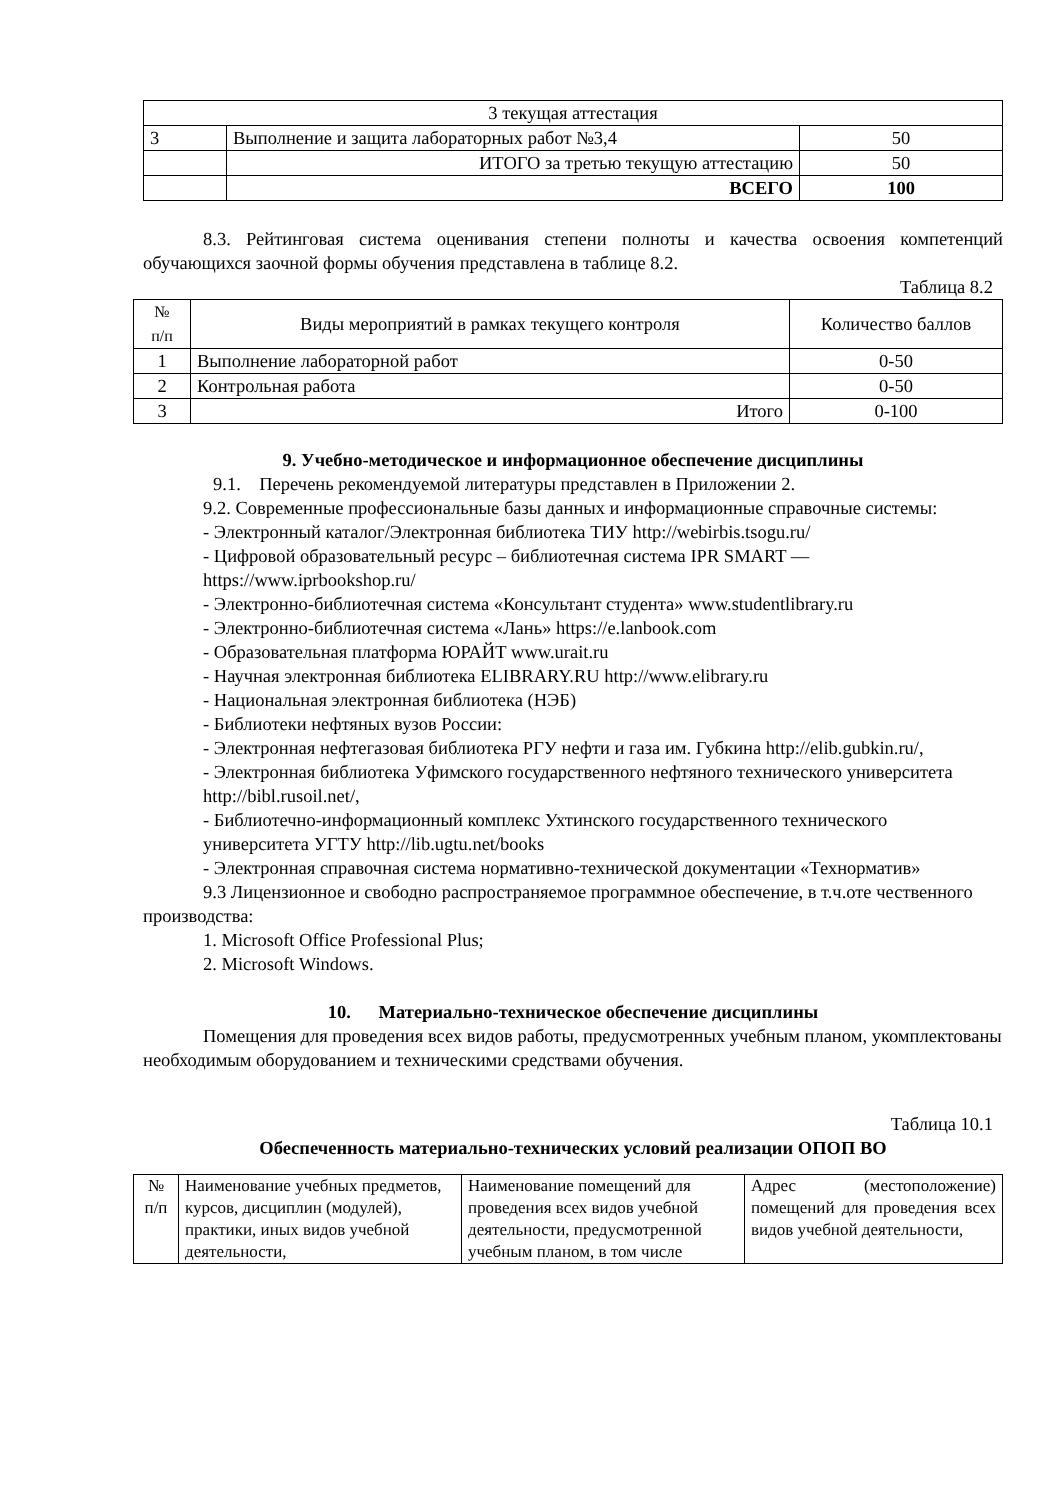| 3 текущая аттестация | | |
| 3 | Выполнение и защита лабораторных работ №3,4 | 50 |
| | ИТОГО за третью текущую аттестацию | 50 |
| | ВСЕГО | 100 |
8.3. Рейтинговая система оценивания степени полноты и качества освоения компетенций обучающихся заочной формы обучения представлена в таблице 8.2.
Таблица 8.2
| № п/п | Виды мероприятий в рамках текущего контроля | Количество баллов |
| --- | --- | --- |
| 1 | Выполнение лабораторной работ | 0-50 |
| 2 | Контрольная работа | 0-50 |
| 3 | Итого | 0-100 |
9. Учебно-методическое и информационное обеспечение дисциплины
9.1. Перечень рекомендуемой литературы представлен в Приложении 2.
9.2. Современные профессиональные базы данных и информационные справочные системы:
- Электронный каталог/Электронная библиотека ТИУ http://webirbis.tsogu.ru/
- Цифровой образовательный ресурс – библиотечная система IPR SMART —
https://www.iprbookshop.ru/
- Электронно-библиотечная система «Консультант студента» www.studentlibrary.ru
- Электронно-библиотечная система «Лань» https://e.lanbook.com
- Образовательная платформа ЮРАЙТ www.urait.ru
- Научная электронная библиотека ELIBRARY.RU http://www.elibrary.ru
- Национальная электронная библиотека (НЭБ)
- Библиотеки нефтяных вузов России:
- Электронная нефтегазовая библиотека РГУ нефти и газа им. Губкина http://elib.gubkin.ru/,
- Электронная библиотека Уфимского государственного нефтяного технического университета
http://bibl.rusoil.net/,
- Библиотечно-информационный комплекс Ухтинского государственного технического
университета УГТУ http://lib.ugtu.net/books
- Электронная справочная система нормативно-технической документации «Технорматив»
9.3 Лицензионное и свободно распространяемое программное обеспечение, в т.ч.оте чественного производства:
1. Microsoft Office Professional Plus;
2. Microsoft Windows.
10. Материально-техническое обеспечение дисциплины
Помещения для проведения всех видов работы, предусмотренных учебным планом, укомплектованы необходимым оборудованием и техническими средствами обучения.
Таблица 10.1
Обеспеченность материально-технических условий реализации ОПОП ВО
| № п/п | Наименование учебных предметов, курсов, дисциплин (модулей), практики, иных видов учебной деятельности, | Наименование помещений для проведения всех видов учебной деятельности, предусмотренной учебным планом, в том числе | Адрес (местоположение) помещений для проведения всех видов учебной деятельности, |